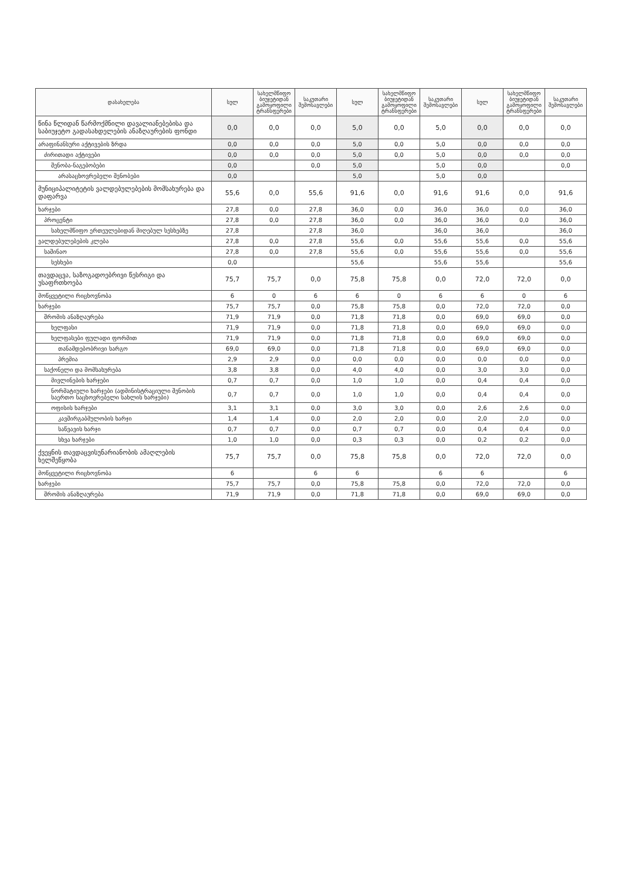| დასახელება | სულ | სახელმწიფო ბიუჯეტიდან გამოყოფილი ტრანსფერები | საკუთარი შემოსავლები | სულ | სახელმწიფო ბიუჯეტიდან გამოყოფილი ტრანსფერები | საკუთარი შემოსავლები | სულ | სახელმწიფო ბიუჯეტიდან გამოყოფილი ტრანსფერები | საკუთარი შემოსავლები |
| --- | --- | --- | --- | --- | --- | --- | --- | --- | --- |
| წინა წლიდან წარმოქმნილი დავალიანებებისა და საბიუჯეტო გადასახდელების ანაზღაურების ფონდი | 0,0 | 0,0 | 0,0 | 5,0 | 0,0 | 5,0 | 0,0 | 0,0 | 0,0 |
| არაფინანსური აქტივების ზრდა | 0,0 | 0,0 | 0,0 | 5,0 | 0,0 | 5,0 | 0,0 | 0,0 | 0,0 |
| ძირითადი აქტივები | 0,0 | 0,0 | 0,0 | 5,0 | 0,0 | 5,0 | 0,0 | 0,0 | 0,0 |
| შენობა-ნაგებობები | 0,0 | | 0,0 | 5,0 | | 5,0 | 0,0 | | 0,0 |
| არასაცხოვრებელი შენობები | 0,0 | | | 5,0 | | 5,0 | 0,0 | | |
| მუნიციპალიტეტის ვალდებულებების მომსახურება და დაფარვა | 55,6 | 0,0 | 55,6 | 91,6 | 0,0 | 91,6 | 91,6 | 0,0 | 91,6 |
| ხარჯები | 27,8 | 0,0 | 27,8 | 36,0 | 0,0 | 36,0 | 36,0 | 0,0 | 36,0 |
| პროცენტი | 27,8 | 0,0 | 27,8 | 36,0 | 0,0 | 36,0 | 36,0 | 0,0 | 36,0 |
| სახელმწიფო ერთეულებიდან მიღებულ სესხებზე | 27,8 | | 27,8 | 36,0 | | 36,0 | 36,0 | | 36,0 |
| ვალდებულებების კლება | 27,8 | 0,0 | 27,8 | 55,6 | 0,0 | 55,6 | 55,6 | 0,0 | 55,6 |
| საშინაო | 27,8 | 0,0 | 27,8 | 55,6 | 0,0 | 55,6 | 55,6 | 0,0 | 55,6 |
| სესხები | 0,0 | | | 55,6 | | 55,6 | 55,6 | | 55,6 |
| თავდაცვა, საზოგადოებრივი წესრიგი და უსაფრთხოება | 75,7 | 75,7 | 0,0 | 75,8 | 75,8 | 0,0 | 72,0 | 72,0 | 0,0 |
| მოწყვეტილი რიცხოვნობა | 6 | 0 | 6 | 6 | 0 | 6 | 6 | 0 | 6 |
| ხარჯები | 75,7 | 75,7 | 0,0 | 75,8 | 75,8 | 0,0 | 72,0 | 72,0 | 0,0 |
| შრომის ანაზღაურება | 71,9 | 71,9 | 0,0 | 71,8 | 71,8 | 0,0 | 69,0 | 69,0 | 0,0 |
| ხელფასი | 71,9 | 71,9 | 0,0 | 71,8 | 71,8 | 0,0 | 69,0 | 69,0 | 0,0 |
| ხელფასები ფულადი ფორმით | 71,9 | 71,9 | 0,0 | 71,8 | 71,8 | 0,0 | 69,0 | 69,0 | 0,0 |
| თანამდებობრივი სარგო | 69,0 | 69,0 | 0,0 | 71,8 | 71,8 | 0,0 | 69,0 | 69,0 | 0,0 |
| პრემია | 2,9 | 2,9 | 0,0 | 0,0 | 0,0 | 0,0 | 0,0 | 0,0 | 0,0 |
| საქონელი და მომსახურება | 3,8 | 3,8 | 0,0 | 4,0 | 4,0 | 0,0 | 3,0 | 3,0 | 0,0 |
| მივლინების ხარჯები | 0,7 | 0,7 | 0,0 | 1,0 | 1,0 | 0,0 | 0,4 | 0,4 | 0,0 |
| ნორმატიული ხარჯები (ადმინისტრაციული შენობის საერთო საცხოვრებელი სახლის ხარჯები) | 0,7 | 0,7 | 0,0 | 1,0 | 1,0 | 0,0 | 0,4 | 0,4 | 0,0 |
| ოფისის ხარჯები | 3,1 | 3,1 | 0,0 | 3,0 | 3,0 | 0,0 | 2,6 | 2,6 | 0,0 |
| კავშირგაბმულობის ხარჯი | 1,4 | 1,4 | 0,0 | 2,0 | 2,0 | 0,0 | 2,0 | 2,0 | 0,0 |
| საწვავის ხარჯი | 0,7 | 0,7 | 0,0 | 0,7 | 0,7 | 0,0 | 0,4 | 0,4 | 0,0 |
| სხვა ხარჯები | 1,0 | 1,0 | 0,0 | 0,3 | 0,3 | 0,0 | 0,2 | 0,2 | 0,0 |
| ქვეყნის თავდაცვისუნარიანობის ამაღლების ხელშეწყობა | 75,7 | 75,7 | 0,0 | 75,8 | 75,8 | 0,0 | 72,0 | 72,0 | 0,0 |
| მოწყვეტილი რიცხოვნობა | 6 | | 6 | 6 | | 6 | 6 | | 6 |
| ხარჯები | 75,7 | 75,7 | 0,0 | 75,8 | 75,8 | 0,0 | 72,0 | 72,0 | 0,0 |
| შრომის ანაზღაურება | 71,9 | 71,9 | 0,0 | 71,8 | 71,8 | 0,0 | 69,0 | 69,0 | 0,0 |